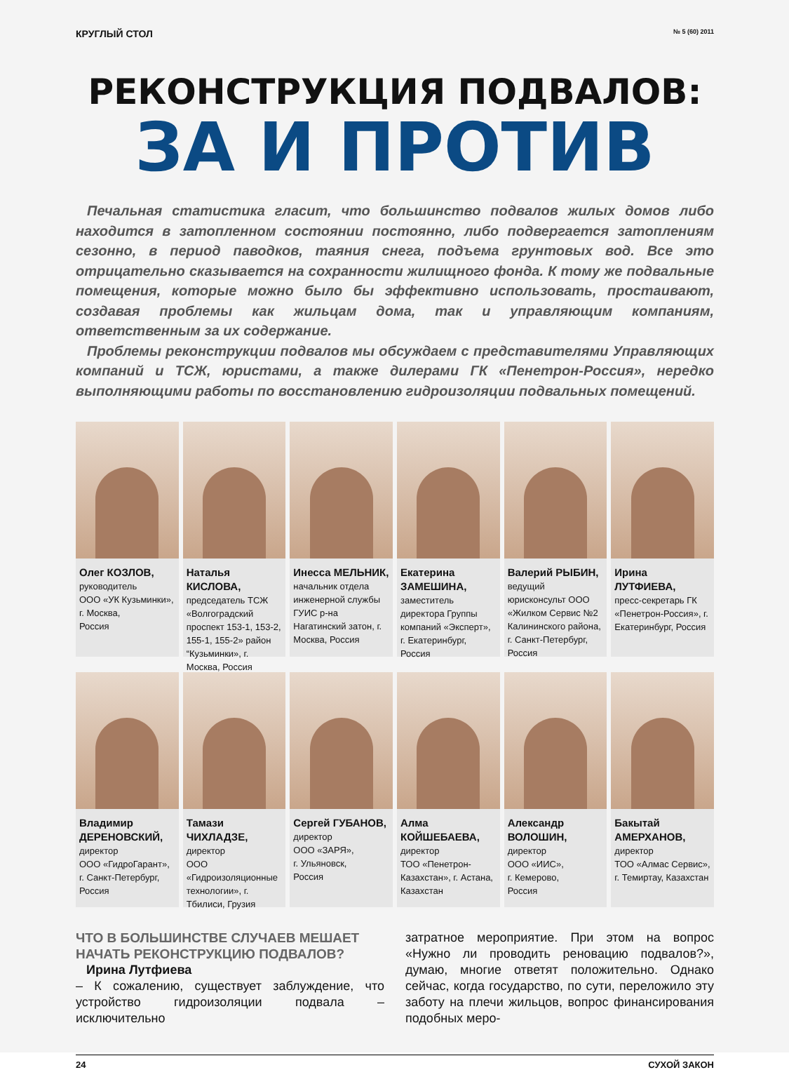КРУГЛЫЙ СТОЛ № 5 (60) 2011
РЕКОНСТРУКЦИЯ ПОДВАЛОВ:
ЗА И ПРОТИВ
Печальная статистика гласит, что большинство подвалов жилых домов либо находится в затопленном состоянии постоянно, либо подвергается затоплениям сезонно, в период паводков, таяния снега, подъема грунтовых вод. Все это отрицательно сказывается на сохранности жилищного фонда. К тому же подвальные помещения, которые можно было бы эффективно использовать, простаивают, создавая проблемы как жильцам дома, так и управляющим компаниям, ответственным за их содержание.
Проблемы реконструкции подвалов мы обсуждаем с представителями Управляющих компаний и ТСЖ, юристами, а также дилерами ГК «Пенетрон-Россия», нередко выполняющими работы по восстановлению гидроизоляции подвальных помещений.
Олег КОЗЛОВ,
руководитель
ООО «УК Кузьминки»,
г. Москва,
Россия
Наталья КИСЛОВА,
председатель ТСЖ «Волгоградский проспект 153-1, 153-2, 155-1, 155-2» район “Кузьминки», г. Москва, Россия
Инесса МЕЛЬНИК,
начальник отдела инженерной службы ГУИС р-на Нагатинский затон, г. Москва, Россия
Екатерина ЗАМЕШИНА,
заместитель директора Группы компаний «Эксперт», г. Екатеринбург, Россия
Валерий РЫБИН,
ведущий юрисконсульт ООО «Жилком Сервис №2 Калининского района, г. Санкт-Петербург, Россия
Ирина ЛУТФИЕВА,
пресс-секретарь ГК «Пенетрон-Россия», г. Екатеринбург, Россия
Владимир ДЕРЕНОВСКИЙ,
директор
ООО «ГидроГарант», г. Санкт-Петербург, Россия
Тамази ЧИХЛАДЗЕ,
директор
ООО «Гидроизоляционные технологии», г. Тбилиси, Грузия
Сергей ГУБАНОВ,
директор
ООО «ЗАРЯ»,
г. Ульяновск,
Россия
Алма КОЙШЕБАЕВА,
директор
ТОО «Пенетрон-Казахстан», г. Астана, Казахстан
Александр ВОЛОШИН,
директор
ООО «ИИС»,
г. Кемерово,
Россия
Бакытай АМЕРХАНОВ,
директор
ТОО «Алмас Сервис», г. Темиртау, Казахстан
ЧТО В БОЛЬШИНСТВЕ СЛУЧАЕВ МЕШАЕТ НАЧАТЬ РЕКОНСТРУКЦИЮ ПОДВАЛОВ?
Ирина Лутфиева
– К сожалению, существует заблуждение, что устройство гидроизоляции подвала – исключительно
затратное мероприятие. При этом на вопрос «Нужно ли проводить реновацию подвалов?», думаю, многие ответят положительно. Однако сейчас, когда государство, по сути, переложило эту заботу на плечи жильцов, вопрос финансирования подобных меро-
24 СУХОЙ ЗАКОН